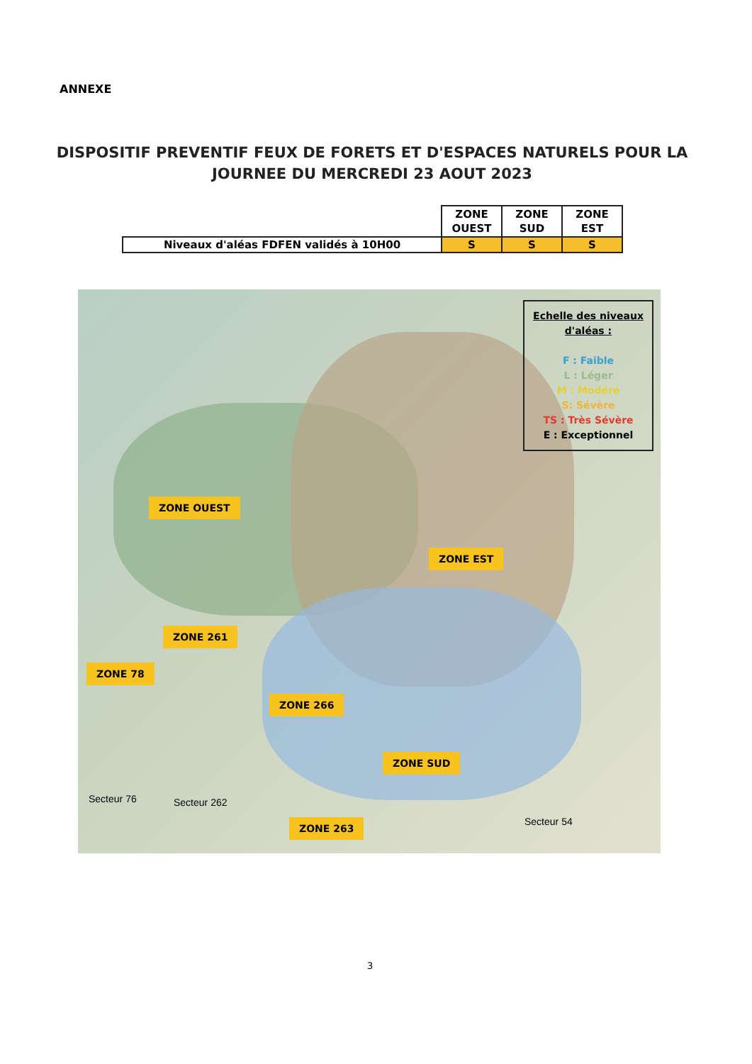ANNEXE
DISPOSITIF PREVENTIF FEUX DE FORETS ET D'ESPACES NATURELS POUR LA JOURNEE DU MERCREDI 23 AOUT 2023
| | ZONE OUEST | ZONE SUD | ZONE EST |
| Niveaux d'aléas FDFEN validés à 10H00 | S | S | S |
Echelle des niveaux d'aléas :
F : Faible
L : Léger
M : Modéré
S: Sévère
TS : Très Sévère
E : Exceptionnel
ZONE OUEST
ZONE EST
ZONE 261
ZONE 78
ZONE 266
ZONE SUD
ZONE 263
Secteur 76 Secteur 262
Secteur 54
3